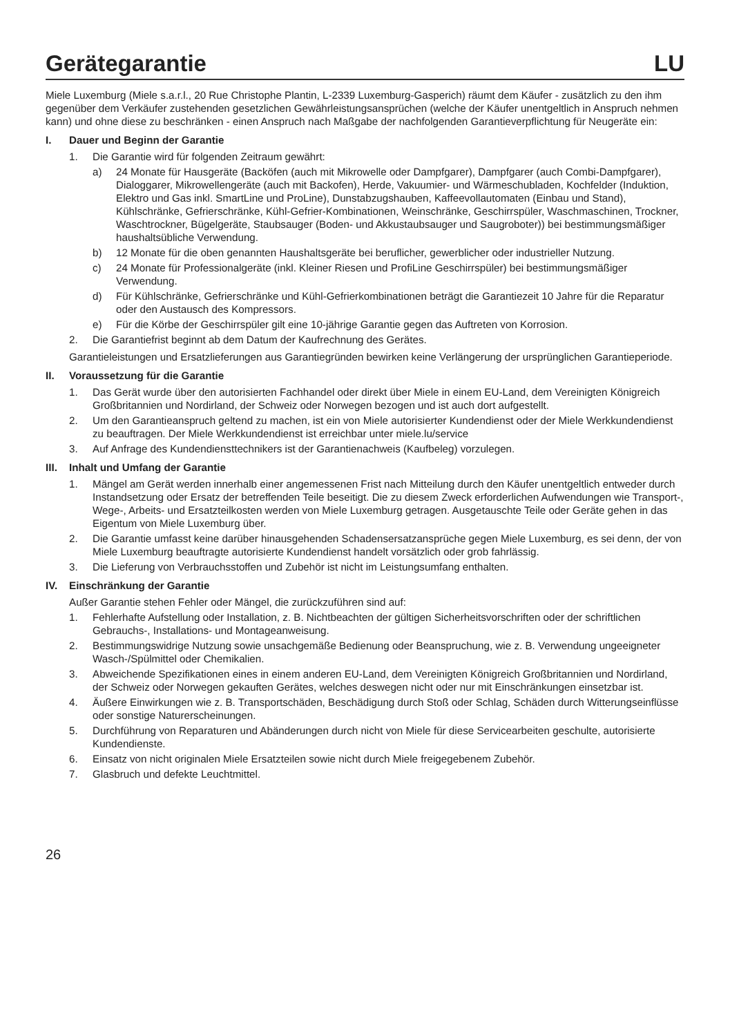Gerätegarantie LU
Miele Luxemburg (Miele s.a.r.l., 20 Rue Christophe Plantin, L-2339 Luxemburg-Gasperich) räumt dem Käufer - zusätzlich zu den ihm gegenüber dem Verkäufer zustehenden gesetzlichen Gewährleistungsansprüchen (welche der Käufer unentgeltlich in Anspruch nehmen kann) und ohne diese zu beschränken - einen Anspruch nach Maßgabe der nachfolgenden Garantieverpflichtung für Neugeräte ein:
I. Dauer und Beginn der Garantie
1. Die Garantie wird für folgenden Zeitraum gewährt:
a) 24 Monate für Hausgeräte (Backöfen (auch mit Mikrowelle oder Dampfgarer), Dampfgarer (auch Combi-Dampfgarer), Dialoggarer, Mikrowellengeräte (auch mit Backofen), Herde, Vakuumier- und Wärmeschubladen, Kochfelder (Induktion, Elektro und Gas inkl. SmartLine und ProLine), Dunstabzugshauben, Kaffeevollautomaten (Einbau und Stand), Kühlschränke, Gefrierschränke, Kühl-Gefrier-Kombinationen, Weinschränke, Geschirrspüler, Waschmaschinen, Trockner, Waschtrockner, Bügelgeräte, Staubsauger (Boden- und Akkustaubsauger und Saugroboter)) bei bestimmungsmäßiger haushaltsübliche Verwendung.
b) 12 Monate für die oben genannten Haushaltsgeräte bei beruflicher, gewerblicher oder industrieller Nutzung.
c) 24 Monate für Professionalgeräte (inkl. Kleiner Riesen und ProfiLine Geschirrspüler) bei bestimmungsmäßiger Verwendung.
d) Für Kühlschränke, Gefrierschränke und Kühl-Gefrierkombinationen beträgt die Garantiezeit 10 Jahre für die Reparatur oder den Austausch des Kompressors.
e) Für die Körbe der Geschirrspüler gilt eine 10-jährige Garantie gegen das Auftreten von Korrosion.
2. Die Garantiefrist beginnt ab dem Datum der Kaufrechnung des Gerätes.
Garantieleistungen und Ersatzlieferungen aus Garantiegründen bewirken keine Verlängerung der ursprünglichen Garantieperiode.
II. Voraussetzung für die Garantie
1. Das Gerät wurde über den autorisierten Fachhandel oder direkt über Miele in einem EU-Land, dem Vereinigten Königreich Großbritannien und Nordirland, der Schweiz oder Norwegen bezogen und ist auch dort aufgestellt.
2. Um den Garantieanspruch geltend zu machen, ist ein von Miele autorisierter Kundendienst oder der Miele Werkkundendienst zu beauftragen. Der Miele Werkkundendienst ist erreichbar unter miele.lu/service
3. Auf Anfrage des Kundendiensttechnikers ist der Garantienachweis (Kaufbeleg) vorzulegen.
III. Inhalt und Umfang der Garantie
1. Mängel am Gerät werden innerhalb einer angemessenen Frist nach Mitteilung durch den Käufer unentgeltlich entweder durch Instandsetzung oder Ersatz der betreffenden Teile beseitigt. Die zu diesem Zweck erforderlichen Aufwendungen wie Transport-, Wege-, Arbeits- und Ersatzteilkosten werden von Miele Luxemburg getragen. Ausgetauschte Teile oder Geräte gehen in das Eigentum von Miele Luxemburg über.
2. Die Garantie umfasst keine darüber hinausgehenden Schadensersatzansprüche gegen Miele Luxemburg, es sei denn, der von Miele Luxemburg beauftragte autorisierte Kundendienst handelt vorsätzlich oder grob fahrlässig.
3. Die Lieferung von Verbrauchsstoffen und Zubehör ist nicht im Leistungsumfang enthalten.
IV. Einschränkung der Garantie
Außer Garantie stehen Fehler oder Mängel, die zurückzuführen sind auf:
1. Fehlerhafte Aufstellung oder Installation, z. B. Nichtbeachten der gültigen Sicherheitsvorschriften oder der schriftlichen Gebrauchs-, Installations- und Montageanweisung.
2. Bestimmungswidrige Nutzung sowie unsachgemäße Bedienung oder Beanspruchung, wie z. B. Verwendung ungeeigneter Wasch-/Spülmittel oder Chemikalien.
3. Abweichende Spezifikationen eines in einem anderen EU-Land, dem Vereinigten Königreich Großbritannien und Nordirland, der Schweiz oder Norwegen gekauften Gerätes, welches deswegen nicht oder nur mit Einschränkungen einsetzbar ist.
4. Äußere Einwirkungen wie z. B. Transportschäden, Beschädigung durch Stoß oder Schlag, Schäden durch Witterungseinflüsse oder sonstige Naturerscheinungen.
5. Durchführung von Reparaturen und Abänderungen durch nicht von Miele für diese Servicearbeiten geschulte, autorisierte Kundendienste.
6. Einsatz von nicht originalen Miele Ersatzteilen sowie nicht durch Miele freigegebenem Zubehör.
7. Glasbruch und defekte Leuchtmittel.
26